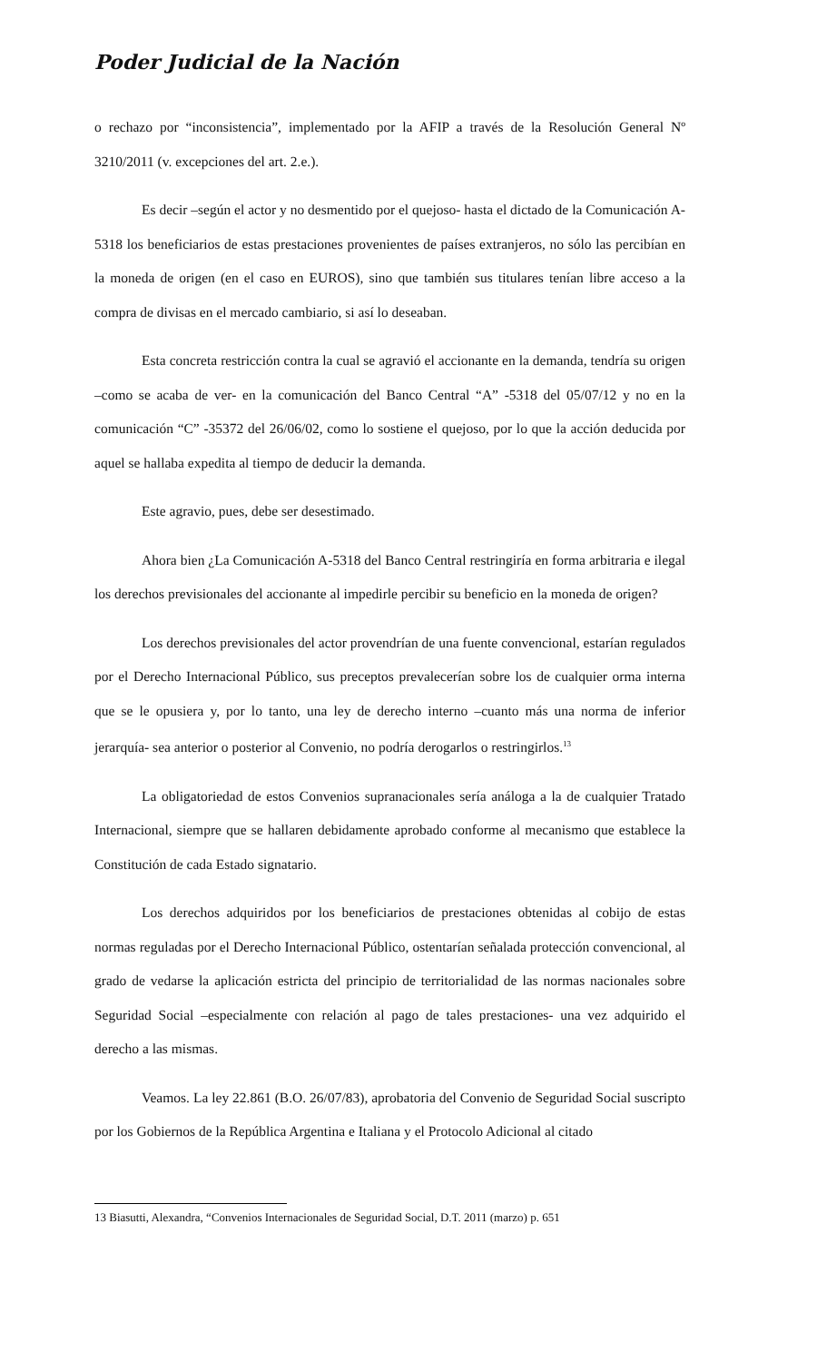Poder Judicial de la Nación
o rechazo por “inconsistencia”, implementado por la AFIP a través de la Resolución General Nº 3210/2011 (v. excepciones del art. 2.e.).
Es decir –según el actor y no desmentido por el quejoso- hasta el dictado de la Comunicación A-5318 los beneficiarios de estas prestaciones provenientes de países extranjeros, no sólo las percibían en la moneda de origen (en el caso en EUROS), sino que también sus titulares tenían libre acceso a la compra de divisas en el mercado cambiario, si así lo deseaban.
Esta concreta restricción contra la cual se agravió el accionante en la demanda, tendría su origen –como se acaba de ver- en la comunicación del Banco Central “A” -5318 del 05/07/12 y no en la comunicación “C” -35372 del 26/06/02, como lo sostiene el quejoso, por lo que la acción deducida por aquel se hallaba expedita al tiempo de deducir la demanda.
Este agravio, pues, debe ser desestimado.
Ahora bien ¿La Comunicación A-5318 del Banco Central restringiría en forma arbitraria e ilegal los derechos previsionales del accionante al impedirle percibir su beneficio en la moneda de origen?
Los derechos previsionales del actor provendrían de una fuente convencional, estarían regulados por el Derecho Internacional Público, sus preceptos prevalecerían sobre los de cualquier orma interna que se le opusiera y, por lo tanto, una ley de derecho interno –cuanto más una norma de inferior jerarquía- sea anterior o posterior al Convenio, no podría derogarlos o restringirlos.<sup>13</sup>
La obligatoriedad de estos Convenios supranacionales sería análoga a la de cualquier Tratado Internacional, siempre que se hallaren debidamente aprobado conforme al mecanismo que establece la Constitución de cada Estado signatario.
Los derechos adquiridos por los beneficiarios de prestaciones obtenidas al cobijo de estas normas reguladas por el Derecho Internacional Público, ostentarían señalada protección convencional, al grado de vedarse la aplicación estricta del principio de territorialidad de las normas nacionales sobre Seguridad Social –especialmente con relación al pago de tales prestaciones- una vez adquirido el derecho a las mismas.
Veamos. La ley 22.861 (B.O. 26/07/83), aprobatoria del Convenio de Seguridad Social suscripto por los Gobiernos de la República Argentina e Italiana y el Protocolo Adicional al citado
13 Biasutti, Alexandra, “Convenios Internacionales de Seguridad Social, D.T. 2011 (marzo) p. 651